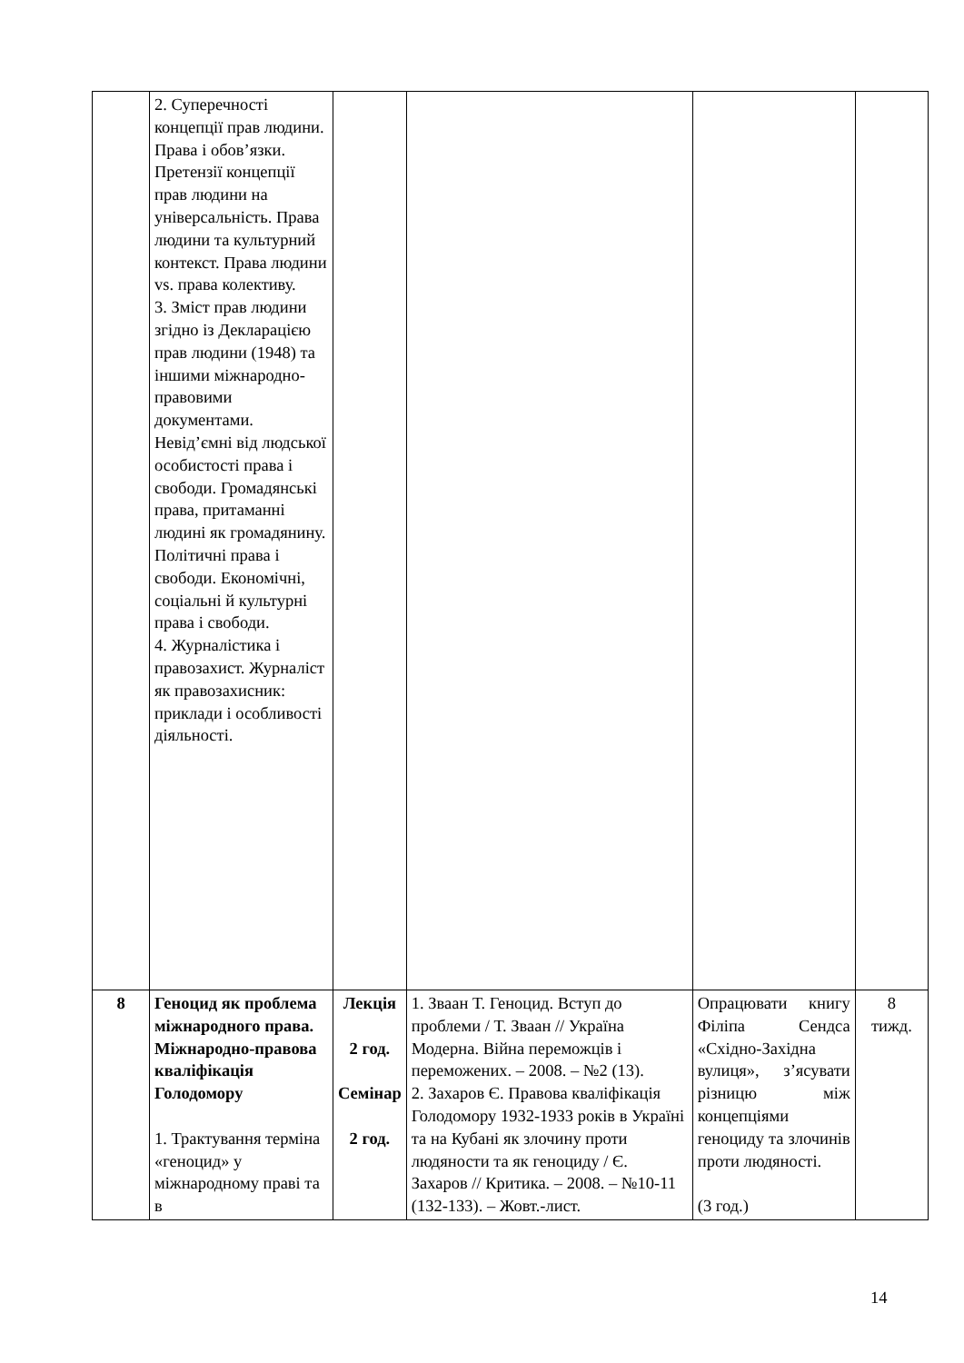| | 2. Суперечності концепції прав людини. Права і обов’язки. Претензії концепції прав людини на універсальність. Права людини та культурний контекст. Права людини vs. права колективу. 3. Зміст прав людини згідно із Декларацією прав людини (1948) та іншими міжнародно-правовими документами. Невід’ємні від людської особистості права і свободи. Громадянські права, притаманні людині як громадянину. Політичні права і свободи. Економічні, соціальні й культурні права і свободи. 4. Журналістика і правозахист. Журналіст як правозахисник: приклади і особливості діяльності. | | | | |
| 8 | Геноцид як проблема міжнародного права. Міжнародно-правова кваліфікація Голодомору 1. Трактування терміна «геноцид» у міжнародному праві та в | Лекція 2 год. Семінар 2 год. | 1. Зваан Т. Геноцид. Вступ до проблеми / Т. Зваан // Україна Модерна. Війна переможців і переможених. – 2008. – №2 (13). 2. Захаров Є. Правова кваліфікація Голодомору 1932-1933 років в Україні та на Кубані як злочину проти людяности та як геноциду / Є. Захаров // Критика. – 2008. – №10-11 (132-133). – Жовт.-лист. | Опрацювати книгу Філіпа Сендса «Східно-Західна вулиця», з’ясувати різницю між концепціями геноциду та злочинів проти людяності. (3 год.) | 8 тижд. |
14